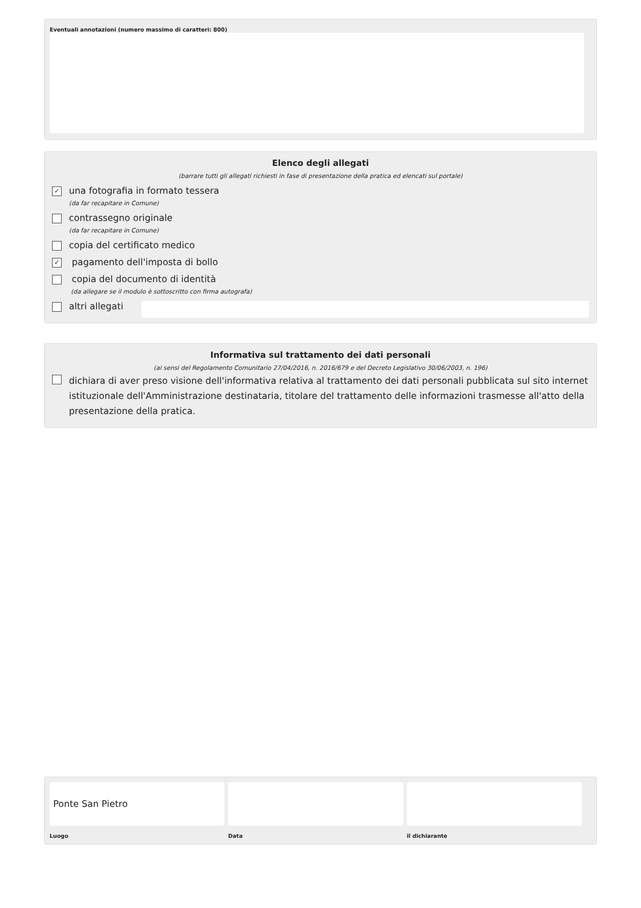Eventuali annotazioni (numero massimo di caratteri: 800)
Elenco degli allegati
(barrare tutti gli allegati richiesti in fase di presentazione della pratica ed elencati sul portale)
✓
una fotografia in formato tessera
(da far recapitare in Comune)
contrassegno originale
(da far recapitare in Comune)
copia del certificato medico
✓
pagamento dell'imposta di bollo
copia del documento di identità
(da allegare se il modulo è sottoscritto con firma autografa)
altri allegati
Informativa sul trattamento dei dati personali
(ai sensi del Regolamento Comunitario 27/04/2016, n. 2016/679 e del Decreto Legislativo 30/06/2003, n. 196)
dichiara di aver preso visione dell'informativa relativa al trattamento dei dati personali pubblicata sul sito internet istituzionale dell'Amministrazione destinataria, titolare del trattamento delle informazioni trasmesse all'atto della presentazione della pratica.
Ponte San Pietro
Luogo
Data il dichiarante